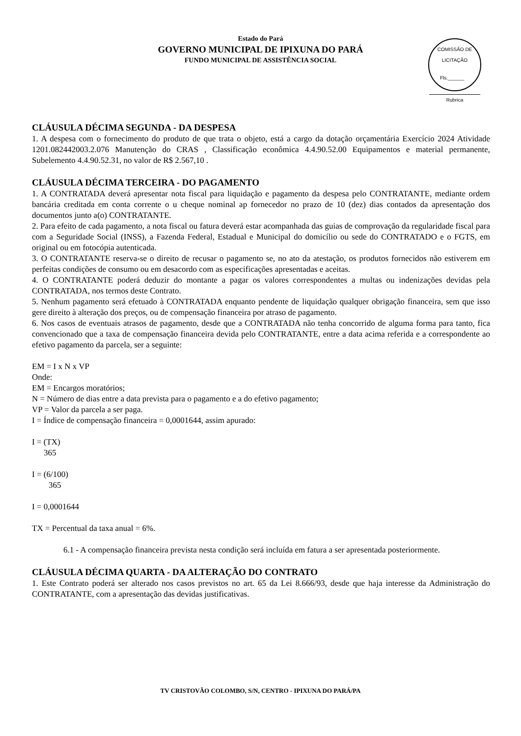Estado do Pará
GOVERNO MUNICIPAL DE IPIXUNA DO PARÁ
FUNDO MUNICIPAL DE ASSISTÊNCIA SOCIAL
COMISSÃO DE LICITAÇÃO
Fls.______
Rubrica
CLÁUSULA DÉCIMA SEGUNDA - DA DESPESA
1. A despesa com o fornecimento do produto de que trata o objeto, está a cargo da dotação orçamentária Exercício 2024 Atividade 1201.082442003.2.076 Manutenção do CRAS , Classificação econômica 4.4.90.52.00 Equipamentos e material permanente, Subelemento 4.4.90.52.31, no valor de R$ 2.567,10 .
CLÁUSULA DÉCIMA TERCEIRA - DO PAGAMENTO
1. A CONTRATADA deverá apresentar nota fiscal para liquidação e pagamento da despesa pelo CONTRATANTE, mediante ordem bancária creditada em conta corrente o u cheque nominal ap fornecedor no prazo de 10 (dez) dias contados da apresentação dos documentos junto a(o) CONTRATANTE.
2. Para efeito de cada pagamento, a nota fiscal ou fatura deverá estar acompanhada das guias de comprovação da regularidade fiscal para com a Seguridade Social (INSS), a Fazenda Federal, Estadual e Municipal do domicílio ou sede do CONTRATADO e o FGTS, em original ou em fotocópia autenticada.
3. O CONTRATANTE reserva-se o direito de recusar o pagamento se, no ato da atestação, os produtos fornecidos não estiverem em perfeitas condições de consumo ou em desacordo com as especificações apresentadas e aceitas.
4. O CONTRATANTE poderá deduzir do montante a pagar os valores correspondentes a multas ou indenizações devidas pela CONTRATADA, nos termos deste Contrato.
5. Nenhum pagamento será efetuado à CONTRATADA enquanto pendente de liquidação qualquer obrigação financeira, sem que isso gere direito à alteração dos preços, ou de compensação financeira por atraso de pagamento.
6. Nos casos de eventuais atrasos de pagamento, desde que a CONTRATADA não tenha concorrido de alguma forma para tanto, fica convencionado que a taxa de compensação financeira devida pelo CONTRATANTE, entre a data acima referida e a correspondente ao efetivo pagamento da parcela, ser a seguinte:
EM = I x N x VP
Onde:
EM = Encargos moratórios;
N = Número de dias entre a data prevista para o pagamento e a do efetivo pagamento;
VP = Valor da parcela a ser paga.
I = Índice de compensação financeira = 0,0001644, assim apurado:
I = (TX)
365
I = (6/100)
365
I = 0,0001644
TX = Percentual da taxa anual = 6%.
6.1 - A compensação financeira prevista nesta condição será incluída em fatura a ser apresentada posteriormente.
CLÁUSULA DÉCIMA QUARTA - DA ALTERAÇÃO DO CONTRATO
1. Este Contrato poderá ser alterado nos casos previstos no art. 65 da Lei 8.666/93, desde que haja interesse da Administração do CONTRATANTE, com a apresentação das devidas justificativas.
TV CRISTOVÃO COLOMBO, S/N, CENTRO - IPIXUNA DO PARÁ/PA